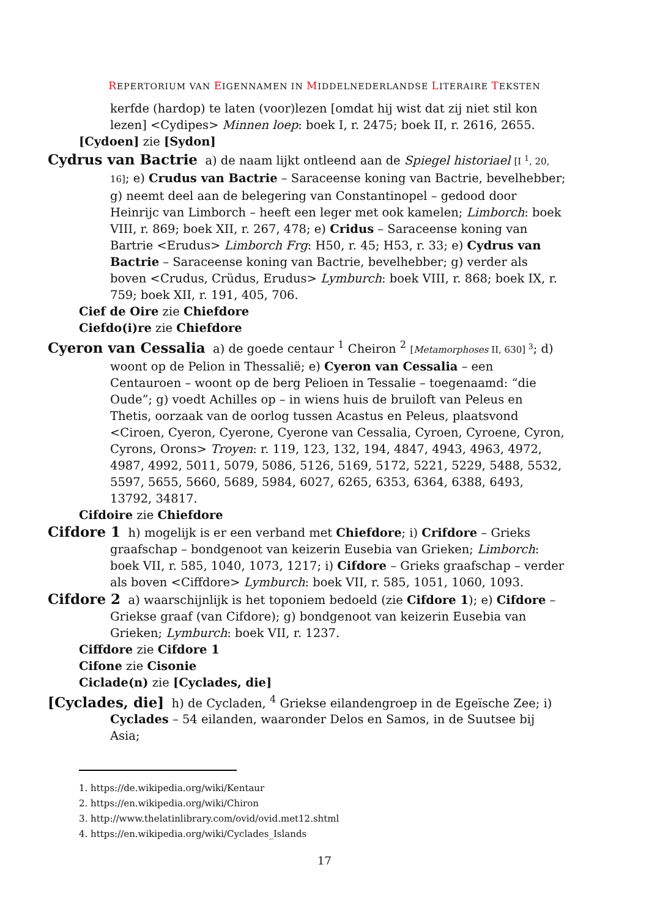REPERTORIUM VAN EIGENNAMEN IN MIDDELNEDERLANDSE LITERAIRE TEKSTEN
kerfde (hardop) te laten (voor)lezen [omdat hij wist dat zij niet stil kon lezen] <Cydipes> Minnen loep: boek I, r. 2475; boek II, r. 2616, 2655.
[Cydoen] zie [Sydon]
Cydrus van Bactrie a) de naam lijkt ontleend aan de Spiegel historiael [I <sup>1</sup>, 20, 16]; e) Crudus van Bactrie – Saraceense koning van Bactrie, bevelhebber; g) neemt deel aan de belegering van Constantinopel – gedood door Heinrijc van Limborch – heeft een leger met ook kamelen; Limborch: boek VIII, r. 869; boek XII, r. 267, 478; e) Cridus – Saraceense koning van Bartrie <Erudus> Limborch Frg: H50, r. 45; H53, r. 33; e) Cydrus van Bactrie – Saraceense koning van Bactrie, bevelhebber; g) verder als boven <Crudus, Crüdus, Erudus> Lymburch: boek VIII, r. 868; boek IX, r. 759; boek XII, r. 191, 405, 706.
Cief de Oire zie Chiefdore
Ciefdo(i)re zie Chiefdore
Cyeron van Cessalia a) de goede centaur <sup>1</sup> Cheiron <sup>2</sup> [Metamorphoses II, 630] <sup>3</sup>; d) woont op de Pelion in Thessalië; e) Cyeron van Cessalia – een Centauroen – woont op de berg Pelioen in Tessalie – toegenaamd: “die Oude”; g) voedt Achilles op – in wiens huis de bruiloft van Peleus en Thetis, oorzaak van de oorlog tussen Acastus en Peleus, plaatsvond <Ciroen, Cyeron, Cyerone, Cyerone van Cessalia, Cyroen, Cyroene, Cyron, Cyrons, Orons> Troyen: r. 119, 123, 132, 194, 4847, 4943, 4963, 4972, 4987, 4992, 5011, 5079, 5086, 5126, 5169, 5172, 5221, 5229, 5488, 5532, 5597, 5655, 5660, 5689, 5984, 6027, 6265, 6353, 6364, 6388, 6493, 13792, 34817.
Cifdoire zie Chiefdore
Cifdore 1 h) mogelijk is er een verband met Chiefdore; i) Crifdore – Grieks graafschap – bondgenoot van keizerin Eusebia van Grieken; Limborch: boek VII, r. 585, 1040, 1073, 1217; i) Cifdore – Grieks graafschap – verder als boven <Ciffdore> Lymburch: boek VII, r. 585, 1051, 1060, 1093.
Cifdore 2 a) waarschijnlijk is het toponiem bedoeld (zie Cifdore 1); e) Cifdore – Griekse graaf (van Cifdore); g) bondgenoot van keizerin Eusebia van Grieken; Lymburch: boek VII, r. 1237.
Ciffdore zie Cifdore 1
Cifone zie Cisonie
Ciclade(n) zie [Cyclades, die]
[Cyclades, die] h) de Cycladen, <sup>4</sup> Griekse eilandengroep in de Egeïsche Zee; i) Cyclades – 54 eilanden, waaronder Delos en Samos, in de Suutsee bij Asia;
1. https://de.wikipedia.org/wiki/Kentaur
2. https://en.wikipedia.org/wiki/Chiron
3. http://www.thelatinlibrary.com/ovid/ovid.met12.shtml
4. https://en.wikipedia.org/wiki/Cyclades_Islands
17